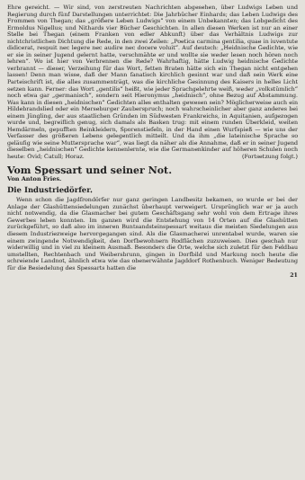Ehre gereicht. — Wir sind, von zerstreuten Nachrichten abgesehen, über Ludwigs Leben und Regierung durch fünf Darstellungen unterrichtet: Die Jahrbücher Einhards; das Leben Ludwigs des Frommen von Thegan; das „größere Leben Ludwigs“ von einem Unbekannten; das Lobgedicht des Ermoldus Nigellus; und Nithards vier Bücher Geschichten. In allen diesen Werken ist nur an einer Stelle bei Thegan (einem Franken von edler Abkunft) über das Verhältnis Ludwigs zur nichtchristlichen Dichtung die Rede, in den zwei Zeilen: „Poetica carmina gentilia, quae in iuventute didicerat, respuit nec legere nec audire nec docere voluit“. Auf deutsch: „Heidnische Gedichte, wie er sie in seiner Jugend gelernt hatte, verschmähte er und wollte sie weder lesen noch hören noch lehren“. Wo ist hier von Verbrennen die Rede? Wahrhaftig, hätte Ludwig heidnische Gedichte verbrannt — dieser, Verzeihung für das Wort, fetten Braten hätte sich ein Thegan nicht entgehen lassen! Denn man wisse, daß der Mann fanatisch kirchlich gesinnt war und daß sein Werk eine Parteischrift ist, die alles zusammenträgt, was die kirchliche Gesinnung des Kaisers in helles Licht setzen kann. Ferner: das Wort „gentilis“ heißt, wie jeder Sprachgelehrte weiß, weder „volkstümlich“ noch etwa gar „germanisch“, sondern seit Hieronymus „heidnisch“, ohne Bezug auf Abstammung. Was kann in diesen „heidnischen“ Gedichten alles enthalten gewesen sein? Möglicherweise auch ein Hildebrandslied oder ein Merseburger Zauberspruch; noch wahrscheinlicher aber ganz anderes bei einem Jüngling, der aus staatlichen Gründen im Südwesten Frankreichs, in Aquitanien, aufgezogen wurde und, begreiflich genug, sich damals als Basken trug: mit einem runden Überkleid, weiten Hemdärmeln, gepufften Beinkleidern, Sporenstiefeln, in der Hand einen Wurfspieß — wie uns der Verfasser des größeren Lebens gelegentlich mitteilt. Und da ihm „die lateinische Sprache so geläufig wie seine Muttersprache war“, was liegt da näher als die Annahme, daß er in seiner Jugend dieselben „heidnischen“ Gedichte kennenlernte, wie die Germanenkinder auf höheren Schulen noch heute: Ovid; Catull; Horaz. (Fortsetzung folgt.)
Vom Spessart und seiner Not.
Von Anton Fries.
Die Industriedörfer.
Wenn schon die Jagdfrondörfer nur ganz geringen Landbesitz bekamen, so wurde er bei der Anlage der Glashüttensiedelungen zunächst überhaupt verweigert. Ursprünglich war er ja auch nicht notwendig, da die Glasmacher bei gutem Geschäftsgang sehr wohl von dem Ertrage ihres Gewerbes leben konnten. Im ganzen wird die Entstehung von 14 Orten auf die Glashütten zurückgeführt, so daß also im inneren Buntsandsteinspessart weitaus die meisten Siedelungen aus diesem Industriezweige hervorgegangen sind. Als die Glasmacherei unrentabel wurde, waren sie einem zwingende Notwendigkeit, den Dorfbewohnern Rodflächen zuzuweisen. Dies geschah nur widerwillig und in viel zu kleinem Ausmaß. Besonders die Orte, welche sich zuletzt für den Feldbau umstellten, Rechtenbach und Weibersbrunn, gingen in Dorfbild und Markung noch heute die schreiende Landnot, ähnlich etwa wie das obenerwähnte Jagddorf Rothenbuch. Weniger Bedeutung für die Besiedelung des Spessarts hatten die
21